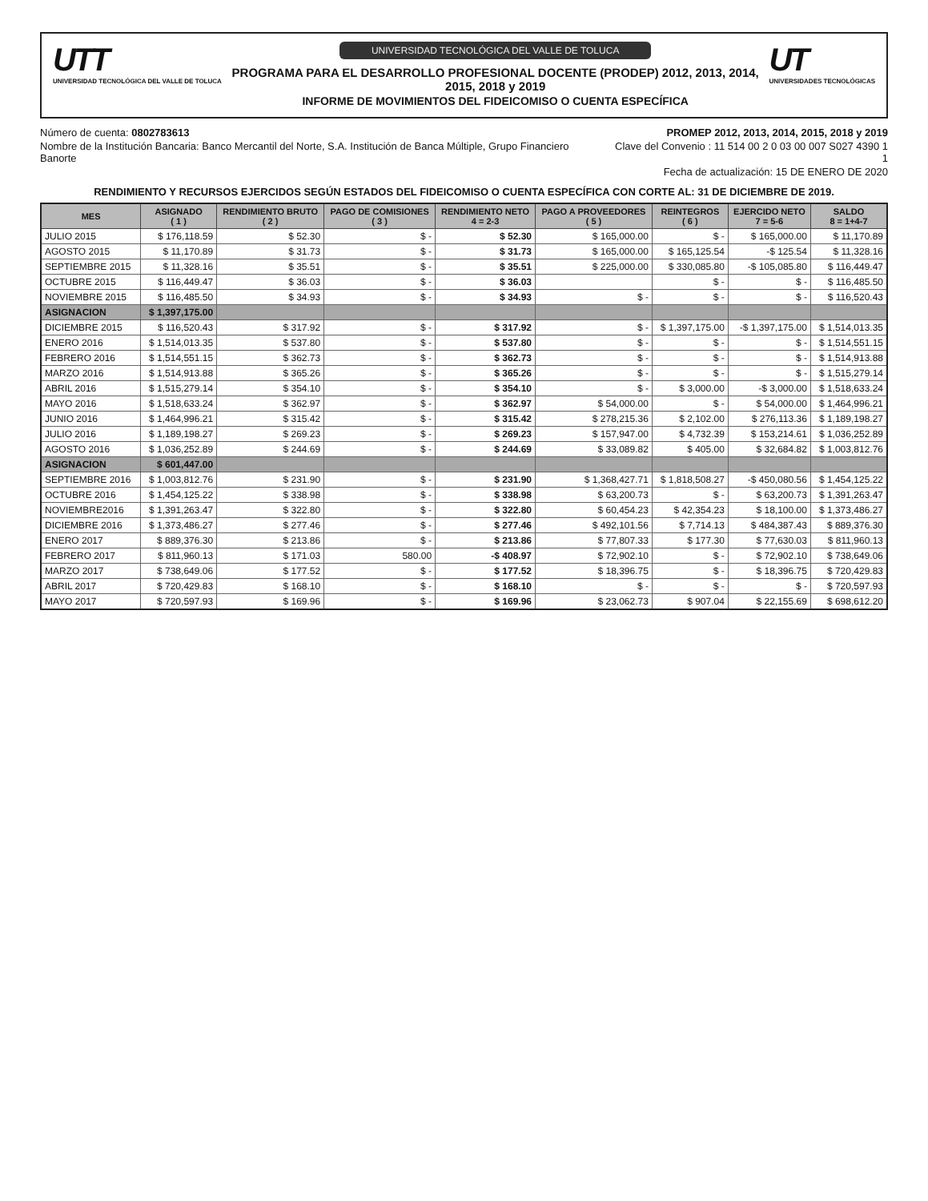UTT
UNIVERSIDAD TECNOLÓGICA DEL VALLE DE TOLUCA
UNIVERSIDAD TECNOLÓGICA DEL VALLE DE TOLUCA
PROGRAMA PARA EL DESARROLLO PROFESIONAL DOCENTE (PRODEP) 2012, 2013, 2014, 2015, 2018 y 2019
INFORME DE MOVIMIENTOS DEL FIDEICOMISO O CUENTA ESPECÍFICA
UT
UNIVERSIDADES TECNOLÓGICAS
Número de cuenta: 0802783613
Nombre de la Institución Bancaria: Banco Mercantil del Norte, S.A. Institución de Banca Múltiple, Grupo Financiero Banorte
PROMEP 2012, 2013, 2014, 2015, 2018 y 2019
Clave del Convenio : 11 514 00 2 0 03 00 007 S027 4390 1 1
Fecha de actualización: 15 DE ENERO DE 2020
RENDIMIENTO Y RECURSOS EJERCIDOS SEGÚN ESTADOS DEL FIDEICOMISO O CUENTA ESPECÍFICA CON CORTE AL: 31 DE DICIEMBRE DE 2019.
| MES | ASIGNADO ( 1 ) | RENDIMIENTO BRUTO ( 2 ) | PAGO DE COMISIONES ( 3 ) | RENDIMIENTO NETO 4 = 2-3 | PAGO A PROVEEDORES ( 5 ) | REINTEGROS ( 6 ) | EJERCIDO NETO 7 = 5-6 | SALDO 8 = 1+4-7 |
| --- | --- | --- | --- | --- | --- | --- | --- | --- |
| JULIO 2015 | $ 176,118.59 | $ 52.30 | $ - | $ 52.30 | $ 165,000.00 | $ - | $ 165,000.00 | $ 11,170.89 |
| AGOSTO 2015 | $ 11,170.89 | $ 31.73 | $ - | $ 31.73 | $ 165,000.00 | $ 165,125.54 | -$ 125.54 | $ 11,328.16 |
| SEPTIEMBRE 2015 | $ 11,328.16 | $ 35.51 | $ - | $ 35.51 | $ 225,000.00 | $ 330,085.80 | -$ 105,085.80 | $ 116,449.47 |
| OCTUBRE 2015 | $ 116,449.47 | $ 36.03 | $ - | $ 36.03 | | $ - | $ - | $ 116,485.50 |
| NOVIEMBRE 2015 | $ 116,485.50 | $ 34.93 | $ - | $ 34.93 | $ - | $ - | $ - | $ 116,520.43 |
| ASIGNACION | $ 1,397,175.00 | | | | | | | |
| DICIEMBRE 2015 | $ 116,520.43 | $ 317.92 | $ - | $ 317.92 | $ - | $ 1,397,175.00 | -$ 1,397,175.00 | $ 1,514,013.35 |
| ENERO 2016 | $ 1,514,013.35 | $ 537.80 | $ - | $ 537.80 | $ - | $ - | $ - | $ 1,514,551.15 |
| FEBRERO 2016 | $ 1,514,551.15 | $ 362.73 | $ - | $ 362.73 | $ - | $ - | $ - | $ 1,514,913.88 |
| MARZO 2016 | $ 1,514,913.88 | $ 365.26 | $ - | $ 365.26 | $ - | $ - | $ - | $ 1,515,279.14 |
| ABRIL 2016 | $ 1,515,279.14 | $ 354.10 | $ - | $ 354.10 | $ - | $ 3,000.00 | -$ 3,000.00 | $ 1,518,633.24 |
| MAYO 2016 | $ 1,518,633.24 | $ 362.97 | $ - | $ 362.97 | $ 54,000.00 | $ - | $ 54,000.00 | $ 1,464,996.21 |
| JUNIO 2016 | $ 1,464,996.21 | $ 315.42 | $ - | $ 315.42 | $ 278,215.36 | $ 2,102.00 | $ 276,113.36 | $ 1,189,198.27 |
| JULIO 2016 | $ 1,189,198.27 | $ 269.23 | $ - | $ 269.23 | $ 157,947.00 | $ 4,732.39 | $ 153,214.61 | $ 1,036,252.89 |
| AGOSTO 2016 | $ 1,036,252.89 | $ 244.69 | $ - | $ 244.69 | $ 33,089.82 | $ 405.00 | $ 32,684.82 | $ 1,003,812.76 |
| ASIGNACION | $ 601,447.00 | | | | | | | |
| SEPTIEMBRE 2016 | $ 1,003,812.76 | $ 231.90 | $ - | $ 231.90 | $ 1,368,427.71 | $ 1,818,508.27 | -$ 450,080.56 | $ 1,454,125.22 |
| OCTUBRE 2016 | $ 1,454,125.22 | $ 338.98 | $ - | $ 338.98 | $ 63,200.73 | $ - | $ 63,200.73 | $ 1,391,263.47 |
| NOVIEMBRE2016 | $ 1,391,263.47 | $ 322.80 | $ - | $ 322.80 | $ 60,454.23 | $ 42,354.23 | $ 18,100.00 | $ 1,373,486.27 |
| DICIEMBRE 2016 | $ 1,373,486.27 | $ 277.46 | $ - | $ 277.46 | $ 492,101.56 | $ 7,714.13 | $ 484,387.43 | $ 889,376.30 |
| ENERO 2017 | $ 889,376.30 | $ 213.86 | $ - | $ 213.86 | $ 77,807.33 | $ 177.30 | $ 77,630.03 | $ 811,960.13 |
| FEBRERO 2017 | $ 811,960.13 | $ 171.03 | 580.00 | -$ 408.97 | $ 72,902.10 | $ - | $ 72,902.10 | $ 738,649.06 |
| MARZO 2017 | $ 738,649.06 | $ 177.52 | $ - | $ 177.52 | $ 18,396.75 | $ - | $ 18,396.75 | $ 720,429.83 |
| ABRIL 2017 | $ 720,429.83 | $ 168.10 | $ - | $ 168.10 | $ - | $ - | $ - | $ 720,597.93 |
| MAYO 2017 | $ 720,597.93 | $ 169.96 | $ - | $ 169.96 | $ 23,062.73 | $ 907.04 | $ 22,155.69 | $ 698,612.20 |